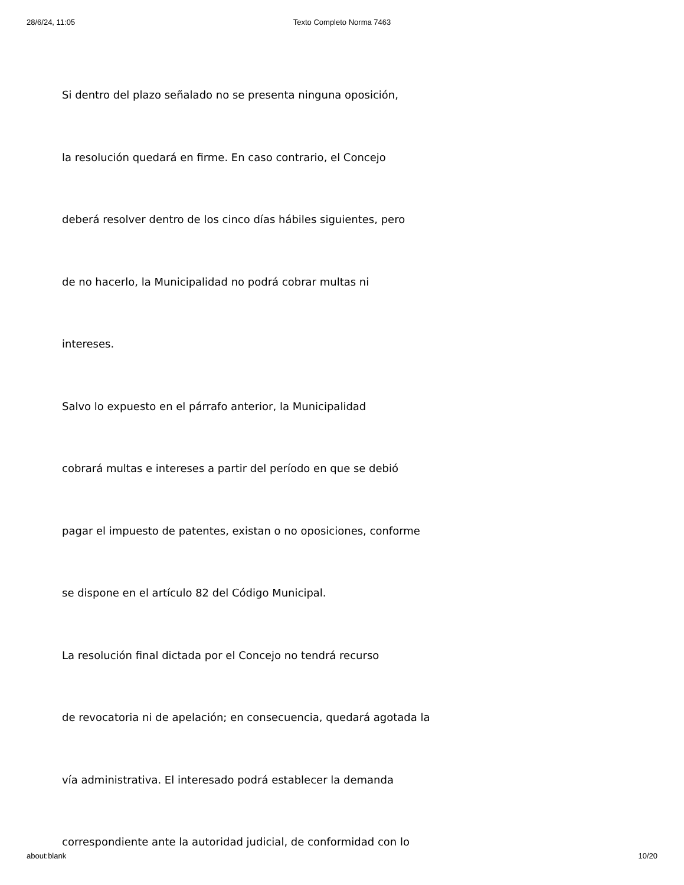28/6/24, 11:05
Texto Completo Norma 7463
Si dentro del plazo señalado no se presenta ninguna oposición,
la resolución quedará en firme. En caso contrario, el Concejo
deberá resolver dentro de los cinco días hábiles siguientes, pero
de no hacerlo, la Municipalidad no podrá cobrar multas ni
intereses.
Salvo lo expuesto en el párrafo anterior, la Municipalidad
cobrará multas e intereses a partir del período en que se debió
pagar el impuesto de patentes, existan o no oposiciones, conforme
se dispone en el artículo 82 del Código Municipal.
La resolución final dictada por el Concejo no tendrá recurso
de revocatoria ni de apelación; en consecuencia, quedará agotada la
vía administrativa. El interesado podrá establecer la demanda
correspondiente ante la autoridad judicial, de conformidad con lo
about:blank 10/20